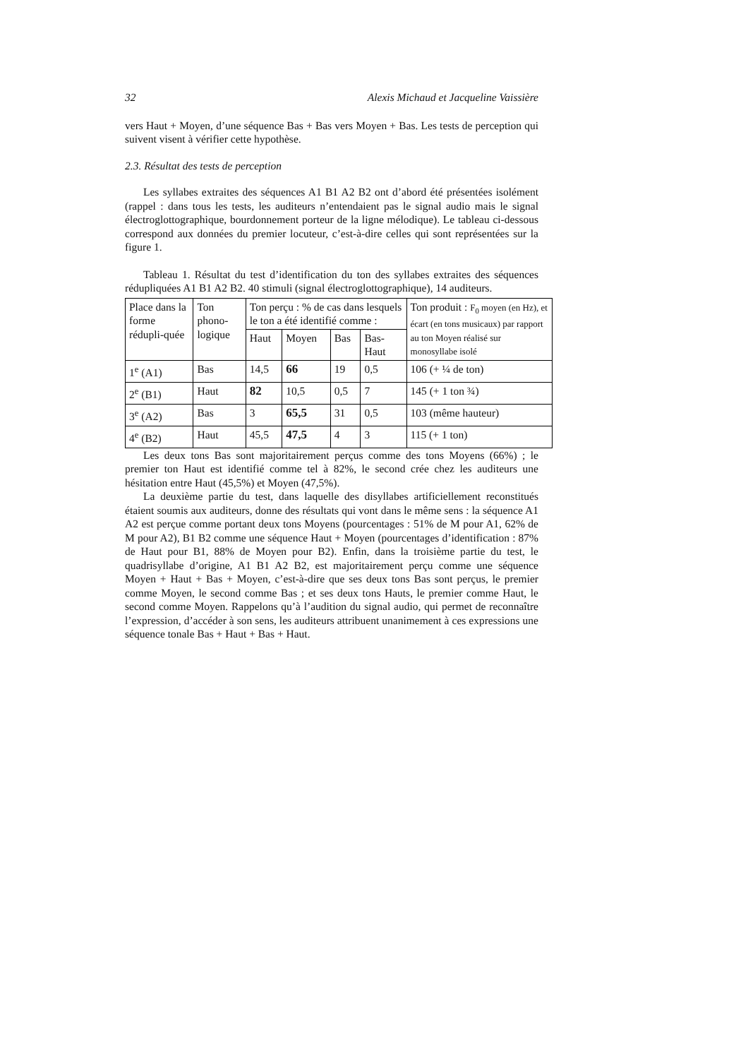32 Alexis Michaud et Jacqueline Vaissière
vers Haut + Moyen, d’une séquence Bas + Bas vers Moyen + Bas. Les tests de perception qui suivent visent à vérifier cette hypothèse.
2.3. Résultat des tests de perception
Les syllabes extraites des séquences A1 B1 A2 B2 ont d’abord été présentées isolément (rappel : dans tous les tests, les auditeurs n’entendaient pas le signal audio mais le signal électroglottographique, bourdonnement porteur de la ligne mélodique). Le tableau ci-dessous correspond aux données du premier locuteur, c’est-à-dire celles qui sont représentées sur la figure 1.
Tableau 1. Résultat du test d’identification du ton des syllabes extraites des séquences rédupliquées A1 B1 A2 B2. 40 stimuli (signal électroglottographique), 14 auditeurs.
| Place dans la forme rédupli-quée | Ton phono-logique | Ton perçu : % de cas dans lesquels le ton a été identifié comme : | | | | Ton produit : F<sub>0</sub> moyen (en Hz), et écart (en tons musicaux) par rapport au ton Moyen réalisé sur monosyllabe isolé |
| --- | --- | --- | --- | --- | --- | --- |
| | | Haut | Moyen | Bas | Bas-Haut | |
| 1<sup>e</sup> (A1) | Bas | 14,5 | 66 | 19 | 0,5 | 106 (+ ¼ de ton) |
| 2<sup>e</sup> (B1) | Haut | 82 | 10,5 | 0,5 | 7 | 145 (+ 1 ton ¾) |
| 3<sup>e</sup> (A2) | Bas | 3 | 65,5 | 31 | 0,5 | 103 (même hauteur) |
| 4<sup>e</sup> (B2) | Haut | 45,5 | 47,5 | 4 | 3 | 115 (+ 1 ton) |
Les deux tons Bas sont majoritairement perçus comme des tons Moyens (66%) ; le premier ton Haut est identifié comme tel à 82%, le second crée chez les auditeurs une hésitation entre Haut (45,5%) et Moyen (47,5%).
La deuxième partie du test, dans laquelle des disyllabes artificiellement reconstitués étaient soumis aux auditeurs, donne des résultats qui vont dans le même sens : la séquence A1 A2 est perçue comme portant deux tons Moyens (pourcentages : 51% de M pour A1, 62% de M pour A2), B1 B2 comme une séquence Haut + Moyen (pourcentages d’identification : 87% de Haut pour B1, 88% de Moyen pour B2). Enfin, dans la troisième partie du test, le quadrisyllabe d’origine, A1 B1 A2 B2, est majoritairement perçu comme une séquence Moyen + Haut + Bas + Moyen, c’est-à-dire que ses deux tons Bas sont perçus, le premier comme Moyen, le second comme Bas ; et ses deux tons Hauts, le premier comme Haut, le second comme Moyen. Rappelons qu’à l’audition du signal audio, qui permet de reconnaître l’expression, d’accéder à son sens, les auditeurs attribuent unanimement à ces expressions une séquence tonale Bas + Haut + Bas + Haut.